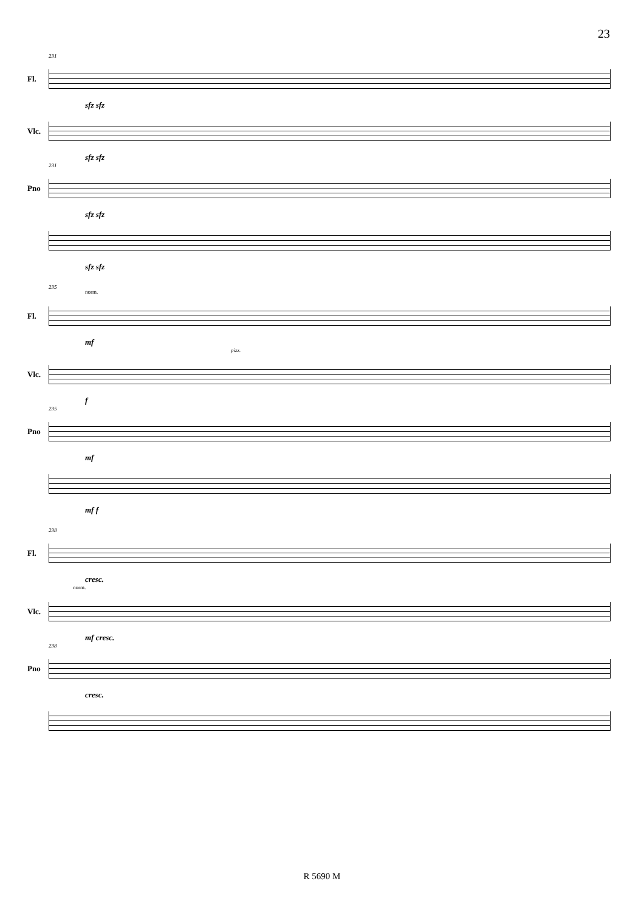23
231
Fl.
sfz sfz
Vlc.
sfz sfz
231
Pno
sfz sfz
sfz sfz
235
norm.
Fl.
mf
pizz.
Vlc.
f
235
Pno
mf
mf f
238
Fl.
cresc.
norm.
Vlc.
mf cresc.
238
Pno
cresc.
R 5690 M